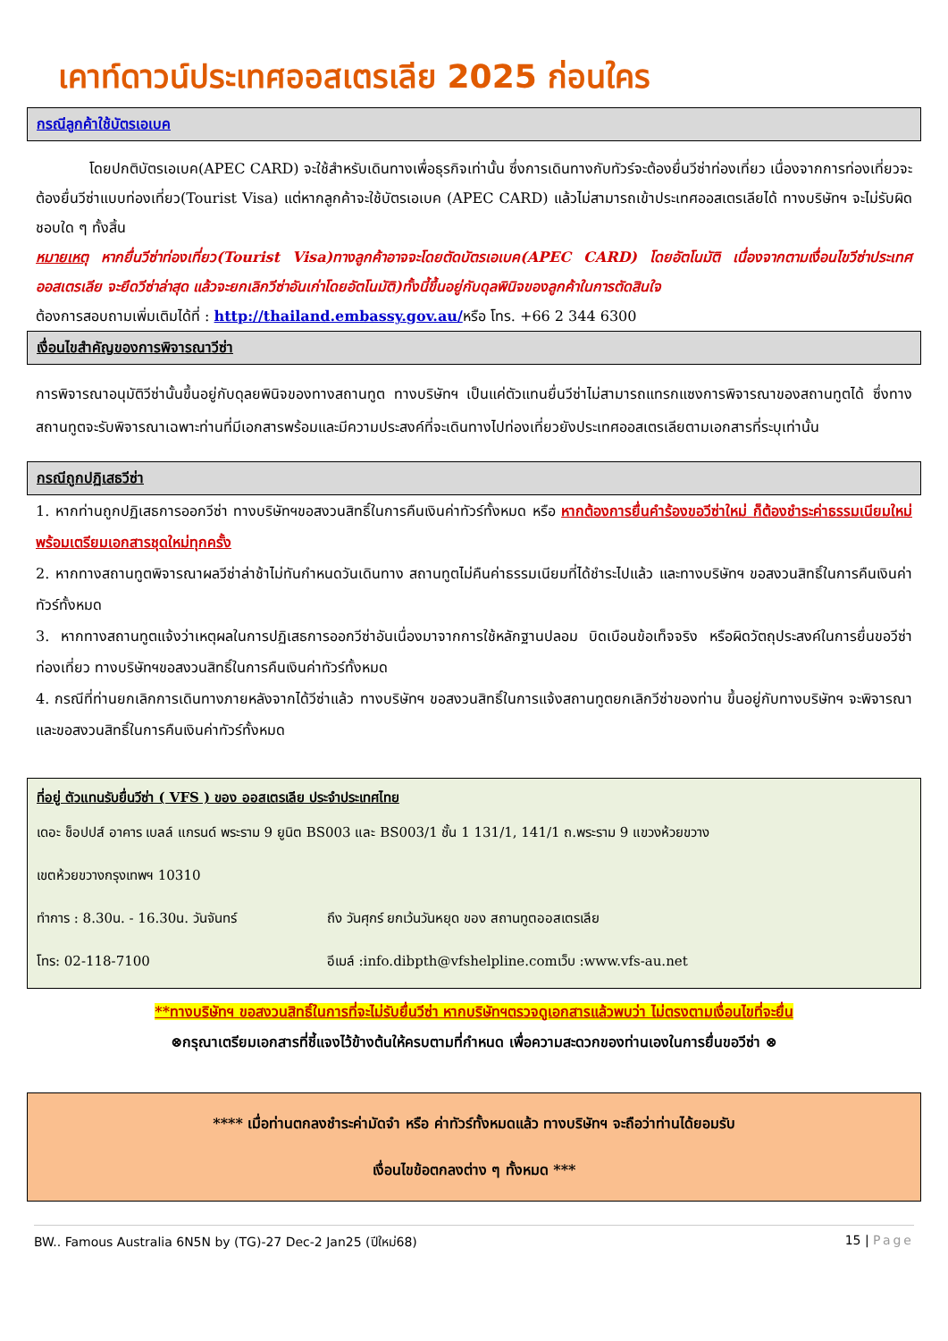เคาท์ดาวน์ประเทศออสเตรเลีย 2025 ก่อนใคร
กรณีลูกค้าใช้บัตรเอเบค
โดยปกติบัตรเอเบค(APEC CARD) จะใช้สำหรับเดินทางเพื่อธุรกิจเท่านั้น ซึ่งการเดินทางกับทัวร์จะต้องยื่นวีซ่าท่องเที่ยว เนื่องจากการท่องเที่ยวจะต้องยื่นวีซ่าแบบท่องเที่ยว(Tourist Visa) แต่หากลูกค้าจะใช้บัตรเอเบค (APEC CARD) แล้วไม่สามารถเข้าประเทศออสเตรเลียได้ ทางบริษัทฯ จะไม่รับผิดชอบใด ๆ ทั้งสิ้น
หมายเหตุ หากยื่นวีซ่าท่องเที่ยว(Tourist Visa)ทางลูกค้าอาจจะโดยตัดบัตรเอเบค(APEC CARD) โดยอัตโนมัติ เนื่องจากตามเงื่อนไขวีซ่าประเทศออสเตรเลีย จะยึดวีซ่าล่าสุด แล้วจะยกเลิกวีซ่าอันเก่าโดยอัตโนมัติ)ทั้งนี้ขึ้นอยู่กับดุลพินิจของลูกค้าในการตัดสินใจ
ต้องการสอบถามเพิ่มเติมได้ที่ : http://thailand.embassy.gov.au/หรือ โทร. +66 2 344 6300
เงื่อนไขสำคัญของการพิจารณาวีซ่า
การพิจารณาอนุมัติวีซ่านั้นขึ้นอยู่กับดุลยพินิจของทางสถานทูต ทางบริษัทฯ เป็นแค่ตัวแทนยื่นวีซ่าไม่สามารถแทรกแซงการพิจารณาของสถานทูตได้ ซึ่งทางสถานทูตจะรับพิจารณาเฉพาะท่านที่มีเอกสารพร้อมและมีความประสงค์ที่จะเดินทางไปท่องเที่ยวยังประเทศออสเตรเลียตามเอกสารที่ระบุเท่านั้น
กรณีถูกปฏิเสธวีซ่า
1. หากท่านถูกปฏิเสธการออกวีซ่า ทางบริษัทฯขอสงวนสิทธิ์ในการคืนเงินค่าทัวร์ทั้งหมด หรือ หากต้องการยื่นคำร้องขอวีซ่าใหม่ ก็ต้องชำระค่าธรรมเนียมใหม่ พร้อมเตรียมเอกสารชุดใหม่ทุกครั้ง
2. หากทางสถานทูตพิจารณาผลวีซ่าล่าช้าไม่ทันกำหนดวันเดินทาง สถานทูตไม่คืนค่าธรรมเนียมที่ได้ชำระไปแล้ว และทางบริษัทฯ ขอสงวนสิทธิ์ในการคืนเงินค่าทัวร์ทั้งหมด
3. หากทางสถานทูตแจ้งว่าเหตุผลในการปฏิเสธการออกวีซ่าอันเนื่องมาจากการใช้หลักฐานปลอม บิดเบือนข้อเท็จจริง หรือผิดวัตถุประสงค์ในการยื่นขอวีซ่าท่องเที่ยว ทางบริษัทฯขอสงวนสิทธิ์ในการคืนเงินค่าทัวร์ทั้งหมด
4. กรณีที่ท่านยกเลิกการเดินทางภายหลังจากได้วีซ่าแล้ว ทางบริษัทฯ ขอสงวนสิทธิ์ในการแจ้งสถานทูตยกเลิกวีซ่าของท่าน ขึ้นอยู่กับทางบริษัทฯ จะพิจารณา และขอสงวนสิทธิ์ในการคืนเงินค่าทัวร์ทั้งหมด
ที่อยู่ ตัวแทนรับยื่นวีซ่า ( VFS ) ของ ออสเตรเลีย ประจำประเทศไทย
เดอะ ช็อปปส์ อาคาร เบลล์ แกรนด์ พระราม 9 ยูนิต BS003 และ BS003/1 ชั้น 1 131/1, 141/1 ถ.พระราม 9 แขวงห้วยขวาง
เขตห้วยขวางกรุงเทพฯ 10310
ทำการ : 8.30น. - 16.30น. วันจันทร์ ถึง วันศุกร์ ยกเว้นวันหยุด ของ สถานทูตออสเตรเลีย
โทร: 02-118-7100 อีเมล์ :info.dibpth@vfshelpline.comเว็บ :www.vfs-au.net
**ทางบริษัทฯ ขอสงวนสิทธิ์ในการที่จะไม่รับยื่นวีซ่า หากบริษัทฯตรวจดูเอกสารแล้วพบว่า ไม่ตรงตามเงื่อนไขที่จะยื่น
⊗กรุณาเตรียมเอกสารที่ชี้แจงไว้ข้างต้นให้ครบตามที่กำหนด เพื่อความสะดวกของท่านเองในการยื่นขอวีซ่า ⊗
**** เมื่อท่านตกลงชำระค่ามัดจำ หรือ ค่าทัวร์ทั้งหมดแล้ว ทางบริษัทฯ จะถือว่าท่านได้ยอมรับ
เงื่อนไขข้อตกลงต่าง ๆ ทั้งหมด ***
BW.. Famous Australia 6N5N by (TG)-27 Dec-2 Jan25 (ปีใหม่68) 15 | Page